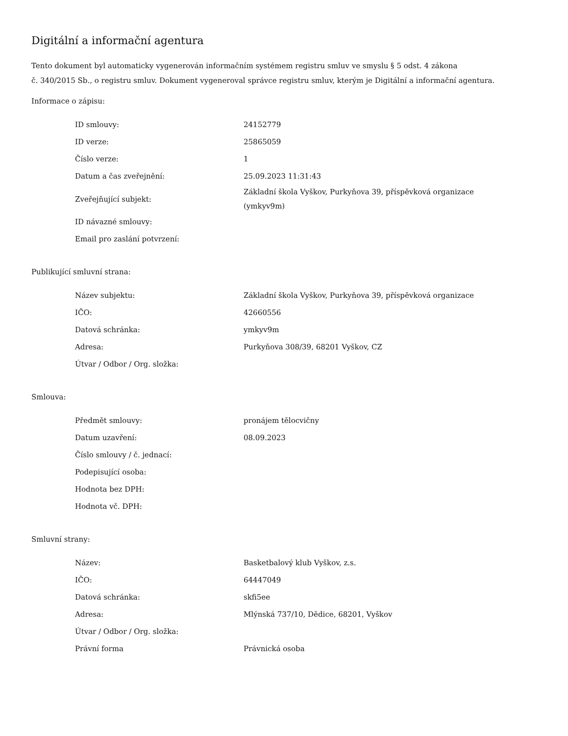Digitální a informační agentura
Tento dokument byl automaticky vygenerován informačním systémem registru smluv ve smyslu § 5 odst. 4 zákona
č. 340/2015 Sb., o registru smluv. Dokument vygeneroval správce registru smluv, kterým je Digitální a informační agentura.
Informace o zápisu:
| ID smlouvy: | 24152779 |
| ID verze: | 25865059 |
| Číslo verze: | 1 |
| Datum a čas zveřejnění: | 25.09.2023 11:31:43 |
| Zveřejňující subjekt: | Základní škola Vyškov, Purkyňova 39, příspěvková organizace (ymkyv9m) |
| ID návazné smlouvy: | |
| Email pro zaslání potvrzení: | |
Publikující smluvní strana:
| Název subjektu: | Základní škola Vyškov, Purkyňova 39, příspěvková organizace |
| IČO: | 42660556 |
| Datová schránka: | ymkyv9m |
| Adresa: | Purkyňova 308/39, 68201 Vyškov, CZ |
| Útvar / Odbor / Org. složka: | |
Smlouva:
| Předmět smlouvy: | pronájem tělocvičny |
| Datum uzavření: | 08.09.2023 |
| Číslo smlouvy / č. jednací: | |
| Podepisující osoba: | |
| Hodnota bez DPH: | |
| Hodnota vč. DPH: | |
Smluvní strany:
| Název: | Basketbalový klub Vyškov, z.s. |
| IČO: | 64447049 |
| Datová schránka: | skfi5ee |
| Adresa: | Mlýnská 737/10, Dědice, 68201, Vyškov |
| Útvar / Odbor / Org. složka: | |
| Právní forma | Právnická osoba |